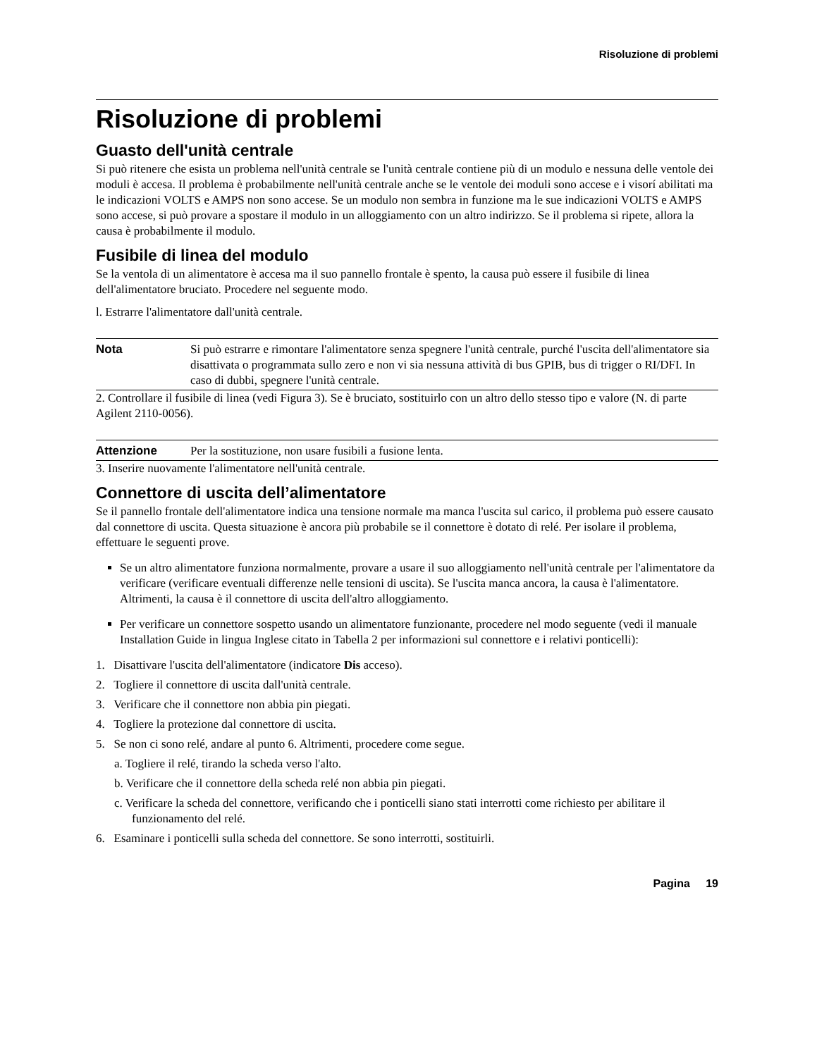Risoluzione di problemi
Risoluzione di problemi
Guasto dell'unità centrale
Si può ritenere che esista un problema nell'unità centrale se l'unità centrale contiene più di un modulo e nessuna delle ventole dei moduli è accesa. Il problema è probabilmente nell'unità centrale anche se le ventole dei moduli sono accese e i visorí abilitati ma le indicazioni VOLTS e AMPS non sono accese. Se un modulo non sembra in funzione ma le sue indicazioni VOLTS e AMPS sono accese, si può provare a spostare il modulo in un alloggiamento con un altro indirizzo. Se il problema si ripete, allora la causa è probabilmente il modulo.
Fusibile di linea del modulo
Se la ventola di un alimentatore è accesa ma il suo pannello frontale è spento, la causa può essere il fusibile di linea dell'alimentatore bruciato. Procedere nel seguente modo.
l. Estrarre l'alimentatore dall'unità centrale.
Nota Si può estrarre e rimontare l'alimentatore senza spegnere l'unità centrale, purché l'uscita dell'alimentatore sia disattivata o programmata sullo zero e non vi sia nessuna attività di bus GPIB, bus di trigger o RI/DFI. In caso di dubbi, spegnere l'unità centrale.
2. Controllare il fusibile di linea (vedi Figura 3). Se è bruciato, sostituirlo con un altro dello stesso tipo e valore (N. di parte Agilent 2110-0056).
Attenzione Per la sostituzione, non usare fusibili a fusione lenta.
3. Inserire nuovamente l'alimentatore nell'unità centrale.
Connettore di uscita dell’alimentatore
Se il pannello frontale dell'alimentatore indica una tensione normale ma manca l'uscita sul carico, il problema può essere causato dal connettore di uscita. Questa situazione è ancora più probabile se il connettore è dotato di relé. Per isolare il problema, effettuare le seguenti prove.
Se un altro alimentatore funziona normalmente, provare a usare il suo alloggiamento nell'unità centrale per l'alimentatore da verificare (verificare eventuali differenze nelle tensioni di uscita). Se l'uscita manca ancora, la causa è l'alimentatore. Altrimenti, la causa è il connettore di uscita dell'altro alloggiamento.
Per verificare un connettore sospetto usando un alimentatore funzionante, procedere nel modo seguente (vedi il manuale Installation Guide in lingua Inglese citato in Tabella 2 per informazioni sul connettore e i relativi ponticelli):
1. Disattivare l'uscita dell'alimentatore (indicatore Dis acceso).
2. Togliere il connettore di uscita dall'unità centrale.
3. Verificare che il connettore non abbia pin piegati.
4. Togliere la protezione dal connettore di uscita.
5. Se non ci sono relé, andare al punto 6. Altrimenti, procedere come segue.
a. Togliere il relé, tirando la scheda verso l'alto.
b. Verificare che il connettore della scheda relé non abbia pin piegati.
c. Verificare la scheda del connettore, verificando che i ponticelli siano stati interrotti come richiesto per abilitare il funzionamento del relé.
6. Esaminare i ponticelli sulla scheda del connettore. Se sono interrotti, sostituirli.
Pagina 19